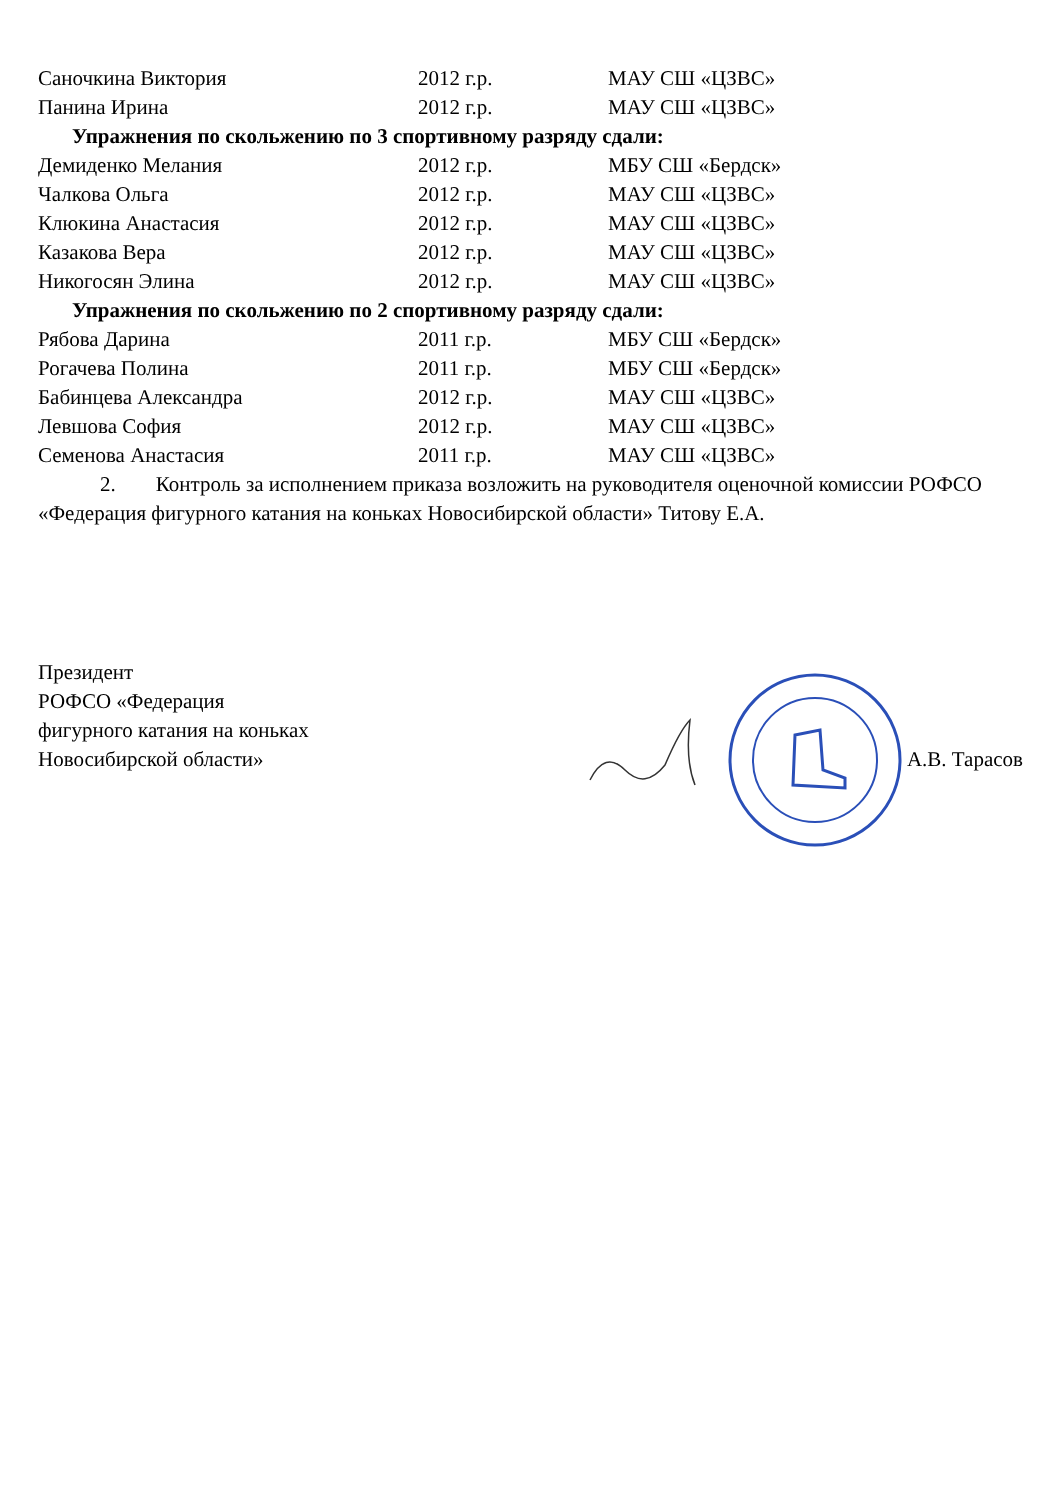| Саночкина Виктория | 2012 г.р. | МАУ СШ «ЦЗВС» |
| Панина Ирина | 2012 г.р. | МАУ СШ «ЦЗВС» |
| Упражнения по скольжению по 3 спортивному разряду сдали: | | |
| Демиденко Мелания | 2012 г.р. | МБУ СШ «Бердск» |
| Чалкова Ольга | 2012 г.р. | МАУ СШ «ЦЗВС» |
| Клюкина Анастасия | 2012 г.р. | МАУ СШ «ЦЗВС» |
| Казакова Вера | 2012 г.р. | МАУ СШ «ЦЗВС» |
| Никогосян Элина | 2012 г.р. | МАУ СШ «ЦЗВС» |
| Упражнения по скольжению по 2 спортивному разряду сдали: | | |
| Рябова Дарина | 2011 г.р. | МБУ СШ «Бердск» |
| Рогачева Полина | 2011 г.р. | МБУ СШ «Бердск» |
| Бабинцева Александра | 2012 г.р. | МАУ СШ «ЦЗВС» |
| Левшова София | 2012 г.р. | МАУ СШ «ЦЗВС» |
| Семенова Анастасия | 2011 г.р. | МАУ СШ «ЦЗВС» |
2. Контроль за исполнением приказа возложить на руководителя оценочной комиссии РОФСО «Федерация фигурного катания на коньках Новосибирской области» Титову Е.А.
Президент
РОФСО «Федерация
фигурного катания на коньках
Новосибирской области»
А.В. Тарасов